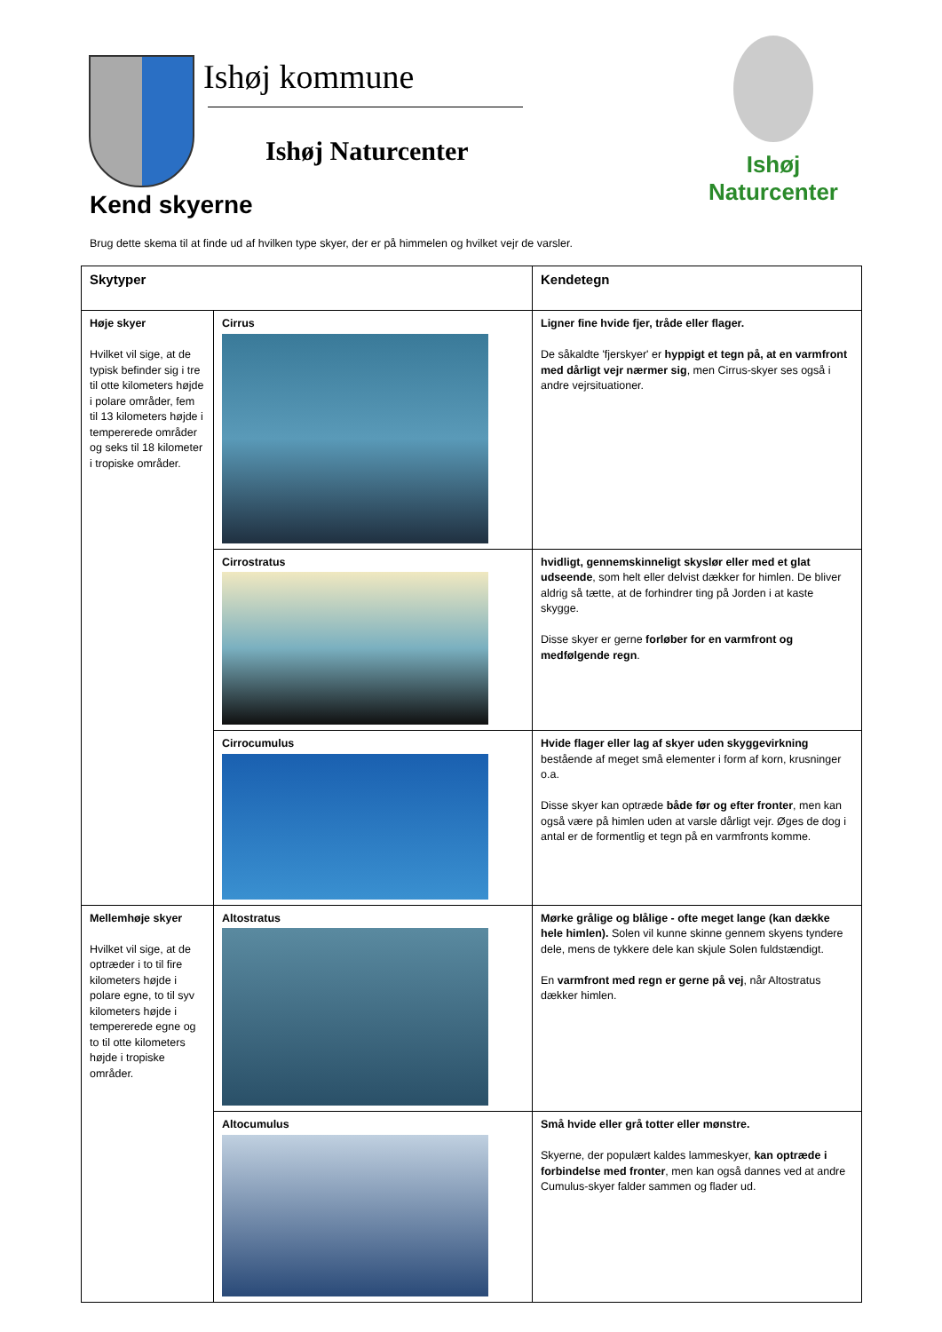Ishøj kommune
Ishøj Naturcenter
Ishøj
Naturcenter
Kend skyerne
Brug dette skema til at finde ud af hvilken type skyer, der er på himmelen og hvilket vejr de varsler.
| Skytyper | | Kendetegn |
| --- | --- | --- |
| Høje skyer Hvilket vil sige, at de typisk befinder sig i tre til otte kilometers højde i polare områder, fem til 13 kilometers højde i tempererede områder og seks til 18 kilometer i tropiske områder. | Cirrus | Ligner fine hvide fjer, tråde eller flager. De såkaldte 'fjerskyer' er hyppigt et tegn på, at en varmfront med dårligt vejr nærmer sig , men Cirrus-skyer ses også i andre vejrsituationer. |
| | Cirrostratus | hvidligt, gennemskinneligt skyslør eller med et glat udseende , som helt eller delvist dækker for himlen. De bliver aldrig så tætte, at de forhindrer ting på Jorden i at kaste skygge. Disse skyer er gerne forløber for en varmfront og medfølgende regn . |
| | Cirrocumulus | Hvide flager eller lag af skyer uden skyggevirkning bestående af meget små elementer i form af korn, krusninger o.a. Disse skyer kan optræde både før og efter fronter , men kan også være på himlen uden at varsle dårligt vejr. Øges de dog i antal er de formentlig et tegn på en varmfronts komme. |
| Mellemhøje skyer Hvilket vil sige, at de optræder i to til fire kilometers højde i polare egne, to til syv kilometers højde i tempererede egne og to til otte kilometers højde i tropiske områder. | Altostratus | Mørke grålige og blålige - ofte meget lange (kan dække hele himlen). Solen vil kunne skinne gennem skyens tyndere dele, mens de tykkere dele kan skjule Solen fuldstændigt. En varmfront med regn er gerne på vej , når Altostratus dækker himlen. |
| | Altocumulus | Små hvide eller grå totter eller mønstre. Skyerne, der populært kaldes lammeskyer, kan optræde i forbindelse med fronter , men kan også dannes ved at andre Cumulus-skyer falder sammen og flader ud. |